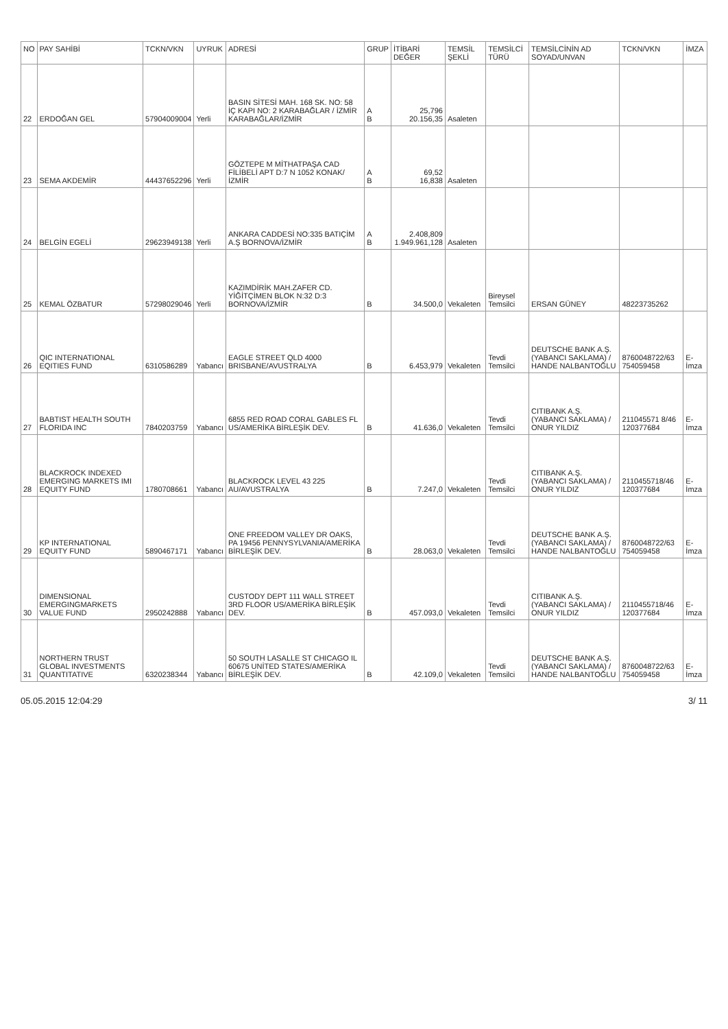| NO | PAY SAHİBİ | TCKN/VKN | UYRUK | ADRESİ | GRUP | İTİBARİ DEĞER | TEMSİL ŞEKLİ | TEMSİLCİ TÜRÜ | TEMSİLCİNİN AD SOYAD/UNVAN | TCKN/VKN | İMZA |
| --- | --- | --- | --- | --- | --- | --- | --- | --- | --- | --- | --- |
| 22 | ERDOĞAN GEL | 57904009004 | Yerli | BASIN SİTESİ MAH. 168 SK. NO: 58 İÇ KAPI NO: 2 KARABAĞLAR / İZMİR KARABAĞLAR/İZMİR | A B | 25,796 20.156,35 | Asaleten | | | | |
| 23 | SEMA AKDEMİR | 44437652296 | Yerli | GÖZTEPE M MİTHATPAŞA CAD FİLİBELİ APT D:7 N 1052 KONAK/İZMİR | A B | 69,52 16,838 | Asaleten | | | | |
| 24 | BELGİN EGELİ | 29623949138 | Yerli | ANKARA CADDESİ NO:335 BATIÇİM A.Ş BORNOVA/İZMİR | A B | 2.408,809 1.949.961,128 | Asaleten | | | | |
| 25 | KEMAL ÖZBATUR | 57298029046 | Yerli | KAZIMDİRİK MAH.ZAFER CD. YİĞİTÇİMEN BLOK N:32 D:3 BORNOVA/İZMİR | B | 34.500,0 | Vekaleten | Bireysel Temsilci | ERSAN GÜNEY | 48223735262 | |
| 26 | QIC INTERNATIONAL EQITIES FUND | 6310586289 | Yabancı | EAGLE STREET QLD 4000 BRISBANE/AVUSTRALYA | B | 6.453,979 | Vekaleten | Tevdi Temsilci | DEUTSCHE BANK A.Ş. (YABANCI SAKLAMA) / HANDE NALBANTOĞLU | 8760048722/63 754059458 | E-İmza |
| 27 | BABTIST HEALTH SOUTH FLORIDA INC | 7840203759 | Yabancı | 6855 RED ROAD CORAL GABLES FL US/AMERİKA BİRLEŞİK DEV. | B | 41.636,0 | Vekaleten | Tevdi Temsilci | CITIBANK A.Ş. (YABANCI SAKLAMA) / ONUR YILDIZ | 211045571 8/46 120377684 | E-İmza |
| 28 | BLACKROCK INDEXED EMERGING MARKETS IMI EQUITY FUND | 1780708661 | Yabancı | BLACKROCK LEVEL 43 225 AU/AVUSTRALYA | B | 7.247,0 | Vekaleten | Tevdi Temsilci | CITIBANK A.Ş. (YABANCI SAKLAMA) / ONUR YILDIZ | 2110455718/46 120377684 | E-İmza |
| 29 | KP INTERNATIONAL EQUITY FUND | 5890467171 | Yabancı | ONE FREEDOM VALLEY DR OAKS, PA 19456 PENNYSYLVANIA/AMERİKA BİRLEŞİK DEV. | B | 28.063,0 | Vekaleten | Tevdi Temsilci | DEUTSCHE BANK A.Ş. (YABANCI SAKLAMA) / HANDE NALBANTOĞLU | 8760048722/63 754059458 | E-İmza |
| 30 | DIMENSIONAL EMERGINGMARKETS VALUE FUND | 2950242888 | Yabancı | CUSTODY DEPT 111 WALL STREET 3RD FLOOR US/AMERİKA BİRLEŞİK DEV. | B | 457.093,0 | Vekaleten | Tevdi Temsilci | CITIBANK A.Ş. (YABANCI SAKLAMA) / ONUR YILDIZ | 2110455718/46 120377684 | E-İmza |
| 31 | NORTHERN TRUST GLOBAL INVESTMENTS QUANTITATIVE | 6320238344 | Yabancı | 50 SOUTH LASALLE ST CHICAGO IL 60675 UNİTED STATES/AMERİKA BİRLEŞİK DEV. | B | 42.109,0 | Vekaleten | Tevdi Temsilci | DEUTSCHE BANK A.Ş. (YABANCI SAKLAMA) / HANDE NALBANTOĞLU | 8760048722/63 754059458 | E-İmza |
05.05.2015 12:04:29 3/ 11